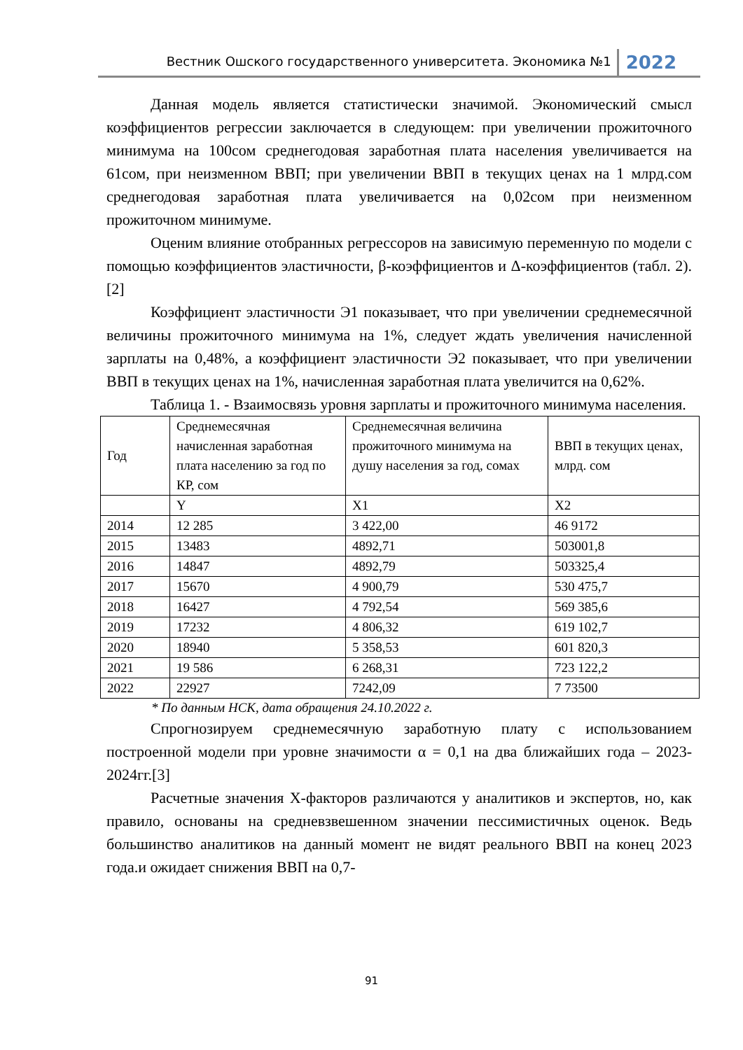Вестник Ошского государственного университета. Экономика №1 2022
Данная модель является статистически значимой. Экономический смысл коэффициентов регрессии заключается в следующем: при увеличении прожиточного минимума на 100сом среднегодовая заработная плата населения увеличивается на 61сом, при неизменном ВВП; при увеличении ВВП в текущих ценах на 1 млрд.сом среднегодовая заработная плата увеличивается на 0,02сом при неизменном прожиточном минимуме.
Оценим влияние отобранных регрессоров на зависимую переменную по модели с помощью коэффициентов эластичности, β-коэффициентов и Δ-коэффициентов (табл. 2). [2]
Коэффициент эластичности Э1 показывает, что при увеличении среднемесячной величины прожиточного минимума на 1%, следует ждать увеличения начисленной зарплаты на 0,48%, а коэффициент эластичности Э2 показывает, что при увеличении ВВП в текущих ценах на 1%, начисленная заработная плата увеличится на 0,62%.
Таблица 1. - Взаимосвязь уровня зарплаты и прожиточного минимума населения.
| Год | Среднемесячная начисленная заработная плата населению за год по КР, сом | Среднемесячная величина прожиточного минимума на душу населения за год, сомах | ВВП в текущих ценах, млрд. сом |
| | Y | X1 | X2 |
| 2014 | 12 285 | 3 422,00 | 46 9172 |
| 2015 | 13483 | 4892,71 | 503001,8 |
| 2016 | 14847 | 4892,79 | 503325,4 |
| 2017 | 15670 | 4 900,79 | 530 475,7 |
| 2018 | 16427 | 4 792,54 | 569 385,6 |
| 2019 | 17232 | 4 806,32 | 619 102,7 |
| 2020 | 18940 | 5 358,53 | 601 820,3 |
| 2021 | 19 586 | 6 268,31 | 723 122,2 |
| 2022 | 22927 | 7242,09 | 7 73500 |
* По данным НСК, дата обращения 24.10.2022 г.
Спрогнозируем среднемесячную заработную плату с использованием построенной модели при уровне значимости α = 0,1 на два ближайших года – 2023-2024гг.[3]
Расчетные значения Х-факторов различаются у аналитиков и экспертов, но, как правило, основаны на средневзвешенном значении пессимистичных оценок. Ведь большинство аналитиков на данный момент не видят реального ВВП на конец 2023 года.и ожидает снижения ВВП на 0,7-
91